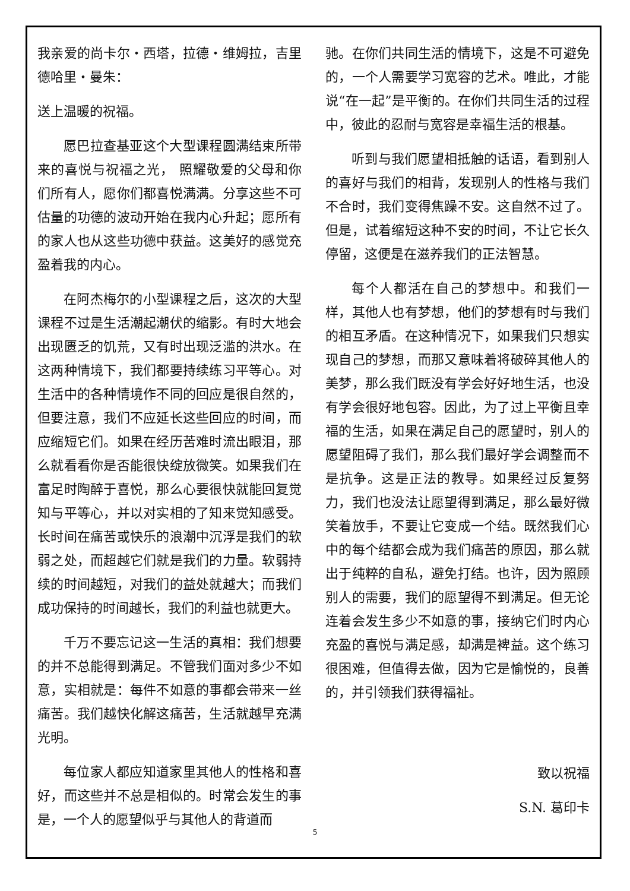我亲爱的尚卡尔・西塔，拉德・维姆拉，吉里德哈里・曼朱：
送上温暖的祝福。
愿巴拉查基亚这个大型课程圆满结束所带来的喜悦与祝福之光， 照耀敬爱的父母和你们所有人，愿你们都喜悦满满。分享这些不可估量的功德的波动开始在我内心升起；愿所有的家人也从这些功德中获益。这美好的感觉充盈着我的内心。
在阿杰梅尔的小型课程之后，这次的大型课程不过是生活潮起潮伏的缩影。有时大地会出现匮乏的饥荒，又有时出现泛滥的洪水。在这两种情境下，我们都要持续练习平等心。对生活中的各种情境作不同的回应是很自然的，但要注意，我们不应延长这些回应的时间，而应缩短它们。如果在经历苦难时流出眼泪，那么就看看你是否能很快绽放微笑。如果我们在富足时陶醉于喜悦，那么心要很快就能回复觉知与平等心，并以对实相的了知来觉知感受。长时间在痛苦或快乐的浪潮中沉浮是我们的软弱之处，而超越它们就是我们的力量。软弱持续的时间越短，对我们的益处就越大；而我们成功保持的时间越长，我们的利益也就更大。
千万不要忘记这一生活的真相：我们想要的并不总能得到满足。不管我们面对多少不如意，实相就是：每件不如意的事都会带来一丝痛苦。我们越快化解这痛苦，生活就越早充满光明。
每位家人都应知道家里其他人的性格和喜好，而这些并不总是相似的。时常会发生的事是，一个人的愿望似乎与其他人的背道而
驰。在你们共同生活的情境下，这是不可避免的，一个人需要学习宽容的艺术。唯此，才能说“在一起”是平衡的。在你们共同生活的过程中，彼此的忍耐与宽容是幸福生活的根基。
听到与我们愿望相抵触的话语，看到别人的喜好与我们的相背，发现别人的性格与我们不合时，我们变得焦躁不安。这自然不过了。但是，试着缩短这种不安的时间，不让它长久停留，这便是在滋养我们的正法智慧。
每个人都活在自己的梦想中。和我们一样，其他人也有梦想，他们的梦想有时与我们的相互矛盾。在这种情况下，如果我们只想实现自己的梦想，而那又意味着将破碎其他人的美梦，那么我们既没有学会好好地生活，也没有学会很好地包容。因此，为了过上平衡且幸福的生活，如果在满足自己的愿望时，别人的愿望阻碍了我们，那么我们最好学会调整而不是抗争。这是正法的教导。如果经过反复努力，我们也没法让愿望得到满足，那么最好微笑着放手，不要让它变成一个结。既然我们心中的每个结都会成为我们痛苦的原因，那么就出于纯粹的自私，避免打结。也许，因为照顾别人的需要，我们的愿望得不到满足。但无论连着会发生多少不如意的事，接纳它们时内心充盈的喜悦与满足感，却满是裨益。这个练习很困难，但值得去做，因为它是愉悦的，良善的，并引领我们获得福祉。
致以祝福
S.N. 葛印卡
5